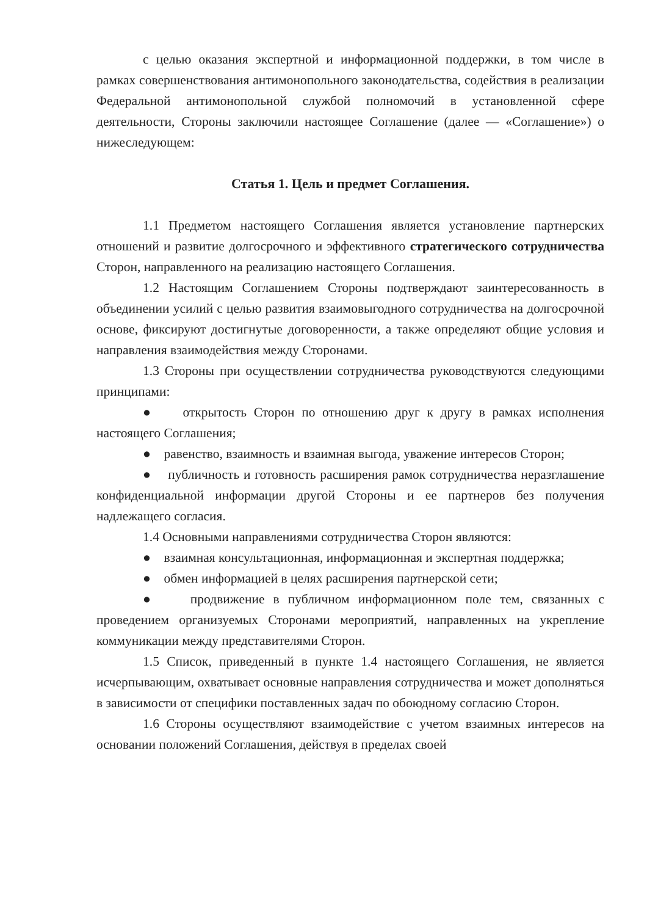с целью оказания экспертной и информационной поддержки, в том числе в рамках совершенствования антимонопольного законодательства, содействия в реализации Федеральной антимонопольной службой полномочий в установленной сфере деятельности, Стороны заключили настоящее Соглашение (далее — «Соглашение») о нижеследующем:
Статья 1. Цель и предмет Соглашения.
1.1 Предметом настоящего Соглашения является установление партнерских отношений и развитие долгосрочного и эффективного стратегического сотрудничества Сторон, направленного на реализацию настоящего Соглашения.
1.2 Настоящим Соглашением Стороны подтверждают заинтересованность в объединении усилий с целью развития взаимовыгодного сотрудничества на долгосрочной основе, фиксируют достигнутые договоренности, а также определяют общие условия и направления взаимодействия между Сторонами.
1.3 Стороны при осуществлении сотрудничества руководствуются следующими принципами:
● открытость Сторон по отношению друг к другу в рамках исполнения настоящего Соглашения;
● равенство, взаимность и взаимная выгода, уважение интересов Сторон;
● публичность и готовность расширения рамок сотрудничества неразглашение конфиденциальной информации другой Стороны и ее партнеров без получения надлежащего согласия.
1.4 Основными направлениями сотрудничества Сторон являются:
● взаимная консультационная, информационная и экспертная поддержка;
● обмен информацией в целях расширения партнерской сети;
● продвижение в публичном информационном поле тем, связанных с проведением организуемых Сторонами мероприятий, направленных на укрепление коммуникации между представителями Сторон.
1.5 Список, приведенный в пункте 1.4 настоящего Соглашения, не является исчерпывающим, охватывает основные направления сотрудничества и может дополняться в зависимости от специфики поставленных задач по обоюдному согласию Сторон.
1.6 Стороны осуществляют взаимодействие с учетом взаимных интересов на основании положений Соглашения, действуя в пределах своей